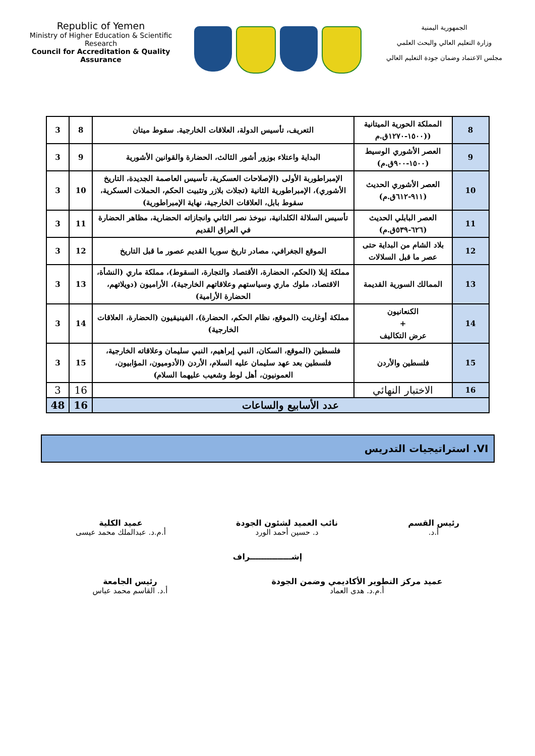Republic of Yemen
Ministry of Higher Education & Scientific Research
Council for Accreditation & Quality Assurance
الجمهورية اليمنية
وزارة التعليم العالي والبحث العلمي
مجلس الاعتماد وضمان جودة التعليم العالي
| 8 | المملكة الحورية الميتانية ((١٥٠٠-١٢٧٠ق.م | التعريف، تأسيس الدولة، العلاقات الخارجية. سقوط ميتان | 8 | 3 |
| 9 | العصر الأشوري الوسيط (١٥٠٠-٩٠٠ق.م) | البداية واعتلاء بوزور أشور الثالث، الحضارة والقوانين الأشورية | 9 | 3 |
| 10 | العصر الأشوري الحديث (٩١١-٦١٢ق.م) | الإمبراطوربة الأولى (الإصلاحات العسكرية، تأسيس العاصمة الجديدة، التاريخ الأشوري)، الإمبراطورية الثانية (تجلات بلازر وتثبيت الحكم، الحملات العسكرية، سقوط بابل، العلاقات الخارجية، نهاية الإمبراطورية) | 10 | 3 |
| 11 | العصر البابلي الحديث (٦٢٦-٥٣٩ق.م) | تأسيس السلالة الكلدانية، نبوخذ نصر الثاني وانجازاته الحضارية، مظاهر الحضارة في العراق القديم | 11 | 3 |
| 12 | بلاد الشام من البداية حتى عصر ما قبل السلالات | الموقع الجغرافي، مصادر تاريخ سوريا القديم عصور ما قبل التاريخ | 12 | 3 |
| 13 | الممالك السورية القديمة | مملكة إبلا (الحكم، الحضارة، الأقتصاد والتجارة، السقوط)، مملكة ماري (النشأة، الاقتصاد، ملوك ماري وسياستهم وعلاقاتهم الخارجية)، الأراميون (دويلاتهم، الحضارة الأرامية) | 13 | 3 |
| 14 | الكنعانيون + عرض التكاليف | مملكة أوغاريت (الموقع، نظام الحكم، الحضارة)، الفينيقيون (الحضارة، العلاقات الخارجية) | 14 | 3 |
| 15 | فلسطين والأردن | فلسطين (الموقع، السكان، النبي إبراهيم، النبي سليمان وعلاقاته الخارجية، فلسطين بعد عهد سليمان عليه السلام، الأردن (الأدوميون، المؤابيون، العمونيون، أهل لوط وشعيب عليهما السلام) | 15 | 3 |
| 16 | الاختبار النهائي | | 16 | 3 |
| عدد الأسابيع والساعات | | | 16 | 48 |
VI. استراتيجيات التدريس
رئيس القسم
أ.د.
نائب العميد لشئون الجودة
د. حسين أحمد الورد
عميد الكلية
أ.م.د. عبدالملك محمد عيسى
إشـــــــــــــــراف
عميد مركز التطوير الأكاديمي وضمن الجودة
أ.م.د. هدى العماد
رئيس الجامعة
أ.د. القاسم محمد عباس